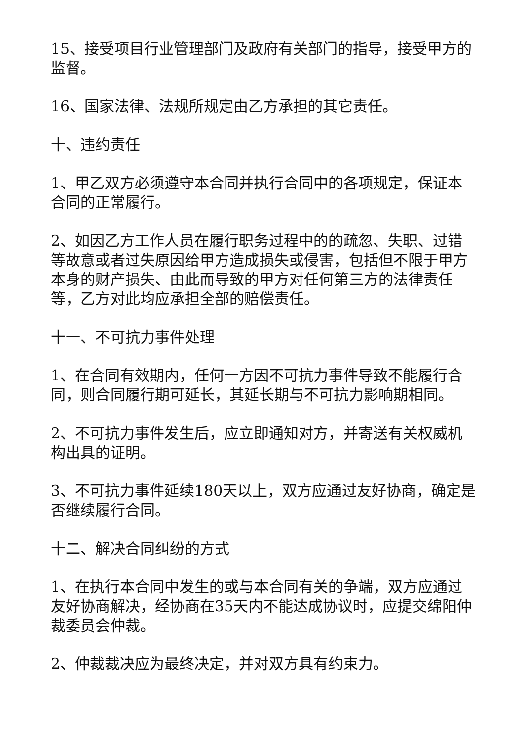15、接受项目行业管理部门及政府有关部门的指导，接受甲方的监督。
16、国家法律、法规所规定由乙方承担的其它责任。
十、违约责任
1、甲乙双方必须遵守本合同并执行合同中的各项规定，保证本合同的正常履行。
2、如因乙方工作人员在履行职务过程中的的疏忽、失职、过错等故意或者过失原因给甲方造成损失或侵害，包括但不限于甲方本身的财产损失、由此而导致的甲方对任何第三方的法律责任等，乙方对此均应承担全部的赔偿责任。
十一、不可抗力事件处理
1、在合同有效期内，任何一方因不可抗力事件导致不能履行合同，则合同履行期可延长，其延长期与不可抗力影响期相同。
2、不可抗力事件发生后，应立即通知对方，并寄送有关权威机构出具的证明。
3、不可抗力事件延续180天以上，双方应通过友好协商，确定是否继续履行合同。
十二、解决合同纠纷的方式
1、在执行本合同中发生的或与本合同有关的争端，双方应通过友好协商解决，经协商在35天内不能达成协议时，应提交绵阳仲裁委员会仲裁。
2、仲裁裁决应为最终决定，并对双方具有约束力。